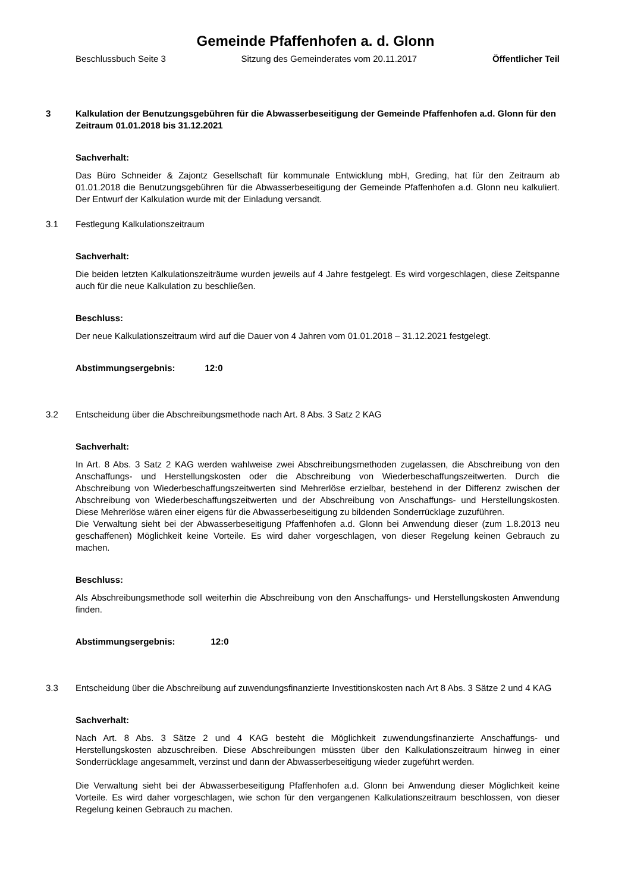Gemeinde Pfaffenhofen a. d. Glonn
Beschlussbuch Seite 3 Sitzung des Gemeinderates vom 20.11.2017 Öffentlicher Teil
3 Kalkulation der Benutzungsgebühren für die Abwasserbeseitigung der Gemeinde Pfaffenhofen a.d. Glonn für den Zeitraum 01.01.2018 bis 31.12.2021
Sachverhalt:
Das Büro Schneider & Zajontz Gesellschaft für kommunale Entwicklung mbH, Greding, hat für den Zeitraum ab 01.01.2018 die Benutzungsgebühren für die Abwasserbeseitigung der Gemeinde Pfaffenhofen a.d. Glonn neu kalkuliert. Der Entwurf der Kalkulation wurde mit der Einladung versandt.
3.1 Festlegung Kalkulationszeitraum
Sachverhalt:
Die beiden letzten Kalkulationszeiträume wurden jeweils auf 4 Jahre festgelegt. Es wird vorgeschlagen, diese Zeitspanne auch für die neue Kalkulation zu beschließen.
Beschluss:
Der neue Kalkulationszeitraum wird auf die Dauer von 4 Jahren vom 01.01.2018 – 31.12.2021 festgelegt.
Abstimmungsergebnis: 12:0
3.2 Entscheidung über die Abschreibungsmethode nach Art. 8 Abs. 3 Satz 2 KAG
Sachverhalt:
In Art. 8 Abs. 3 Satz 2 KAG werden wahlweise zwei Abschreibungsmethoden zugelassen, die Abschreibung von den Anschaffungs- und Herstellungskosten oder die Abschreibung von Wiederbeschaffungszeitwerten. Durch die Abschreibung von Wiederbeschaffungszeitwerten sind Mehrerlöse erzielbar, bestehend in der Differenz zwischen der Abschreibung von Wiederbeschaffungszeitwerten und der Abschreibung von Anschaffungs- und Herstellungskosten. Diese Mehrerlöse wären einer eigens für die Abwasserbeseitigung zu bildenden Sonderrücklage zuzuführen.
Die Verwaltung sieht bei der Abwasserbeseitigung Pfaffenhofen a.d. Glonn bei Anwendung dieser (zum 1.8.2013 neu geschaffenen) Möglichkeit keine Vorteile. Es wird daher vorgeschlagen, von dieser Regelung keinen Gebrauch zu machen.
Beschluss:
Als Abschreibungsmethode soll weiterhin die Abschreibung von den Anschaffungs- und Herstellungskosten Anwendung finden.
Abstimmungsergebnis: 12:0
3.3 Entscheidung über die Abschreibung auf zuwendungsfinanzierte Investitionskosten nach Art 8 Abs. 3 Sätze 2 und 4 KAG
Sachverhalt:
Nach Art. 8 Abs. 3 Sätze 2 und 4 KAG besteht die Möglichkeit zuwendungsfinanzierte Anschaffungs- und Herstellungskosten abzuschreiben. Diese Abschreibungen müssten über den Kalkulationszeitraum hinweg in einer Sonderrücklage angesammelt, verzinst und dann der Abwasserbeseitigung wieder zugeführt werden.
Die Verwaltung sieht bei der Abwasserbeseitigung Pfaffenhofen a.d. Glonn bei Anwendung dieser Möglichkeit keine Vorteile. Es wird daher vorgeschlagen, wie schon für den vergangenen Kalkulationszeitraum beschlossen, von dieser Regelung keinen Gebrauch zu machen.